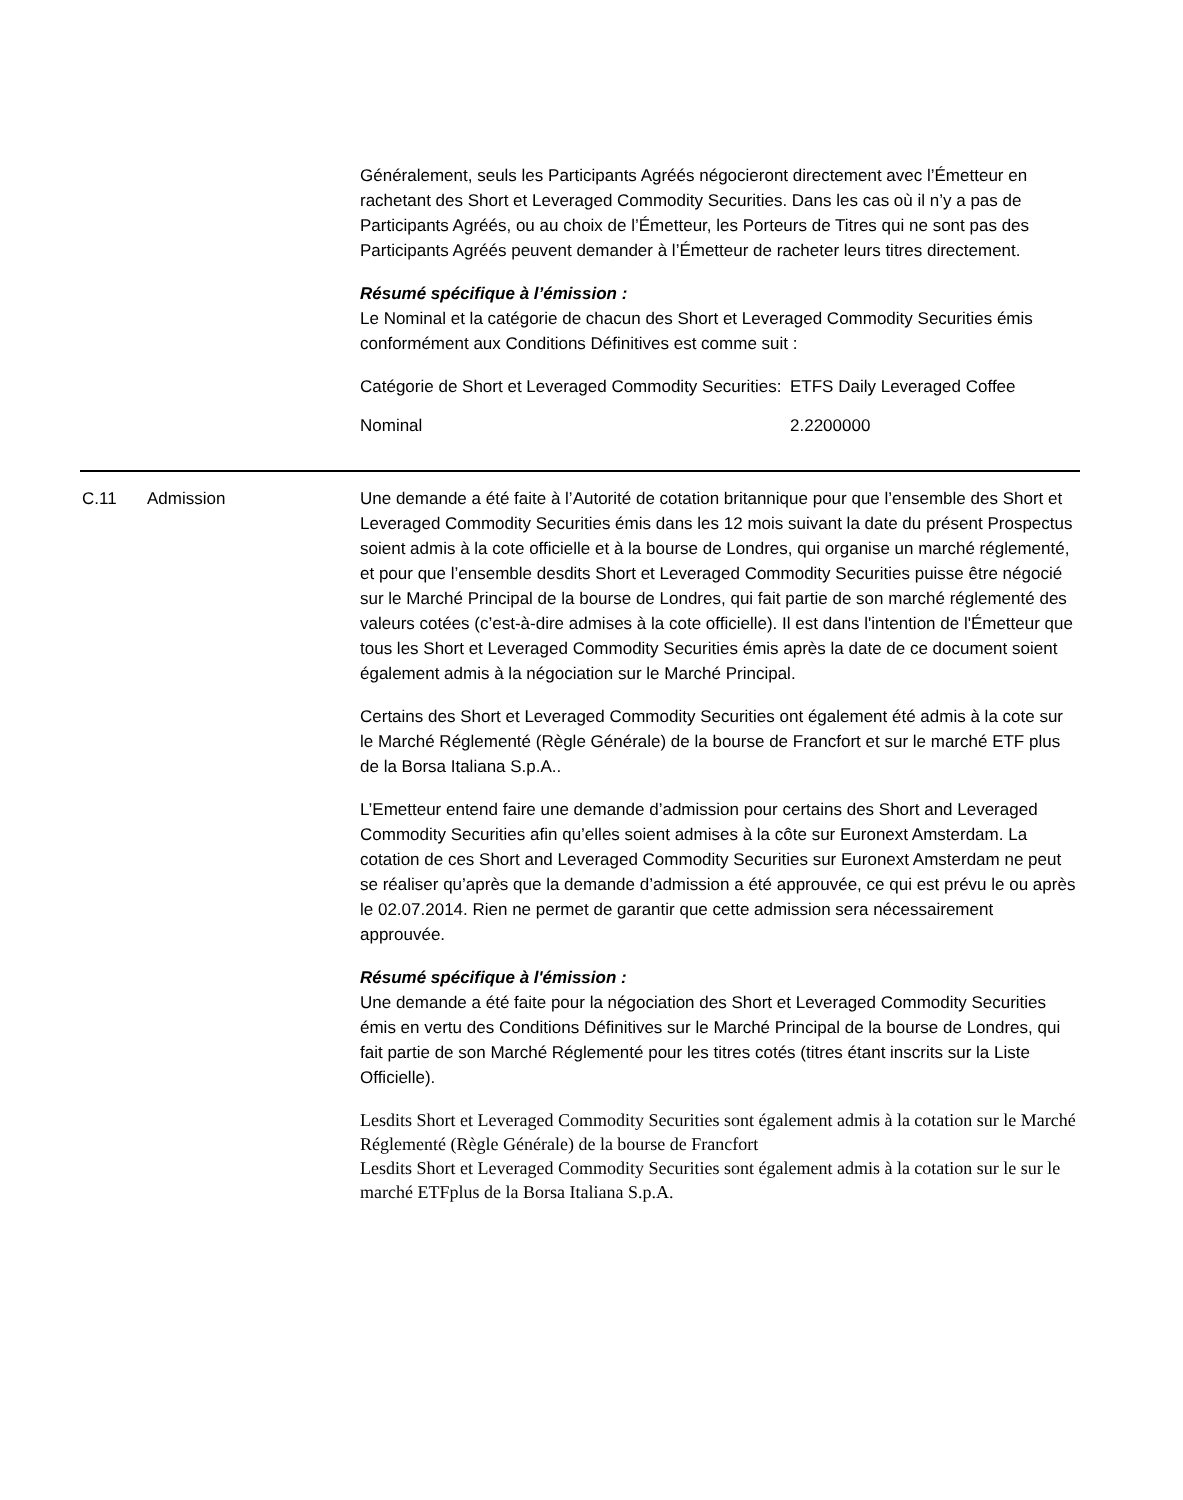Généralement, seuls les Participants Agréés négocieront directement avec l’Émetteur en rachetant des Short et Leveraged Commodity Securities. Dans les cas où il n’y a pas de Participants Agréés, ou au choix de l’Émetteur, les Porteurs de Titres qui ne sont pas des Participants Agréés peuvent demander à l’Émetteur de racheter leurs titres directement.
Résumé spécifique à l’émission :
Le Nominal et la catégorie de chacun des Short et Leveraged Commodity Securities émis conformément aux Conditions Définitives est comme suit :
| Catégorie de Short et Leveraged Commodity Securities: | ETFS Daily Leveraged Coffee |
| Nominal | 2.2200000 |
C.11 Admission Une demande a été faite à l’Autorité de cotation britannique pour que l’ensemble des Short et Leveraged Commodity Securities émis dans les 12 mois suivant la date du présent Prospectus soient admis à la cote officielle et à la bourse de Londres, qui organise un marché réglementé, et pour que l’ensemble desdits Short et Leveraged Commodity Securities puisse être négocié sur le Marché Principal de la bourse de Londres, qui fait partie de son marché réglementé des valeurs cotées (c’est-à-dire admises à la cote officielle). Il est dans l'intention de l'Émetteur que tous les Short et Leveraged Commodity Securities émis après la date de ce document soient également admis à la négociation sur le Marché Principal.
Certains des Short et Leveraged Commodity Securities ont également été admis à la cote sur le Marché Réglementé (Règle Générale) de la bourse de Francfort et sur le marché ETF plus de la Borsa Italiana S.p.A..
L’Emetteur entend faire une demande d’admission pour certains des Short and Leveraged Commodity Securities afin qu’elles soient admises à la côte sur Euronext Amsterdam. La cotation de ces Short and Leveraged Commodity Securities sur Euronext Amsterdam ne peut se réaliser qu’après que la demande d’admission a été approuvée, ce qui est prévu le ou après le 02.07.2014. Rien ne permet de garantir que cette admission sera nécessairement approuvée.
Résumé spécifique à l'émission :
Une demande a été faite pour la négociation des Short et Leveraged Commodity Securities émis en vertu des Conditions Définitives sur le Marché Principal de la bourse de Londres, qui fait partie de son Marché Réglementé pour les titres cotés (titres étant inscrits sur la Liste Officielle).
Lesdits Short et Leveraged Commodity Securities sont également admis à la cotation sur le Marché Réglementé (Règle Générale) de la bourse de Francfort
Lesdits Short et Leveraged Commodity Securities sont également admis à la cotation sur le sur le marché ETFplus de la Borsa Italiana S.p.A.